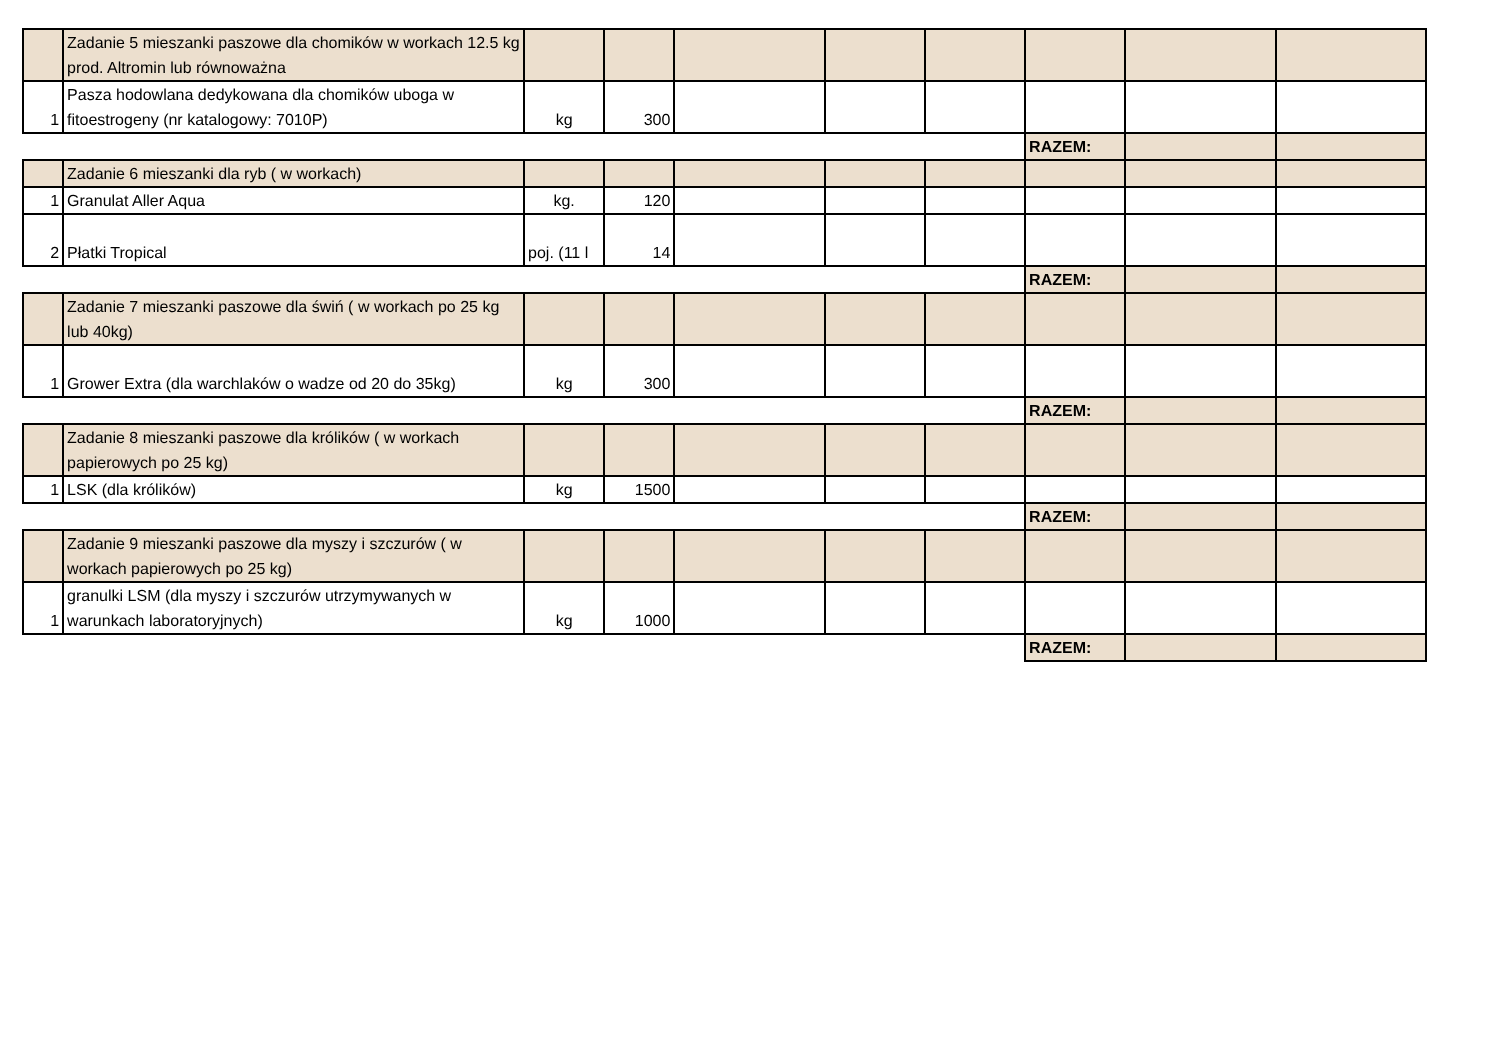| | Zadanie 5 mieszanki paszowe dla chomików w workach 12.5 kg prod. Altromin lub równoważna | | | | | | | | |
| 1 | Pasza hodowlana dedykowana dla chomików uboga w fitoestrogeny (nr katalogowy: 7010P) | kg | 300 | | | | | | |
| | | | | | | | RAZEM: | | |
| | Zadanie 6 mieszanki dla ryb ( w workach) | | | | | | | | |
| 1 | Granulat Aller Aqua | kg. | 120 | | | | | | |
| 2 | Płatki Tropical | poj. (11 l | 14 | | | | | | |
| | | | | | | | RAZEM: | | |
| | Zadanie 7 mieszanki paszowe dla świń ( w workach po 25 kg lub 40kg) | | | | | | | | |
| 1 | Grower Extra (dla warchlaków o wadze od 20 do 35kg) | kg | 300 | | | | | | |
| | | | | | | | RAZEM: | | |
| | Zadanie 8 mieszanki paszowe dla królików ( w workach papierowych po 25 kg) | | | | | | | | |
| 1 | LSK (dla królików) | kg | 1500 | | | | | | |
| | | | | | | | RAZEM: | | |
| | Zadanie 9 mieszanki paszowe dla myszy i szczurów ( w workach papierowych po 25 kg) | | | | | | | | |
| 1 | granulki LSM (dla myszy i szczurów utrzymywanych w warunkach laboratoryjnych) | kg | 1000 | | | | | | |
| | | | | | | | RAZEM: | | |